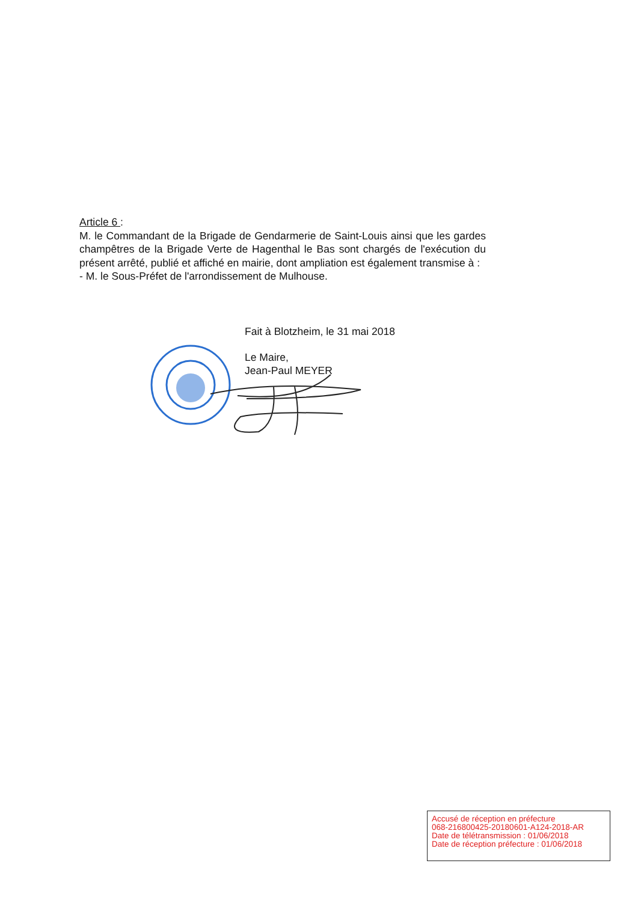Article 6 :
M. le Commandant de la Brigade de Gendarmerie de Saint-Louis ainsi que les gardes champêtres de la Brigade Verte de Hagenthal le Bas sont chargés de l'exécution du présent arrêté, publié et affiché en mairie, dont ampliation est également transmise à :
- M. le Sous-Préfet de l'arrondissement de Mulhouse.
Fait à Blotzheim, le 31 mai 2018
Le Maire,
Jean-Paul MEYER
Accusé de réception en préfecture
068-216800425-20180601-A124-2018-AR
Date de télétransmission : 01/06/2018
Date de réception préfecture : 01/06/2018